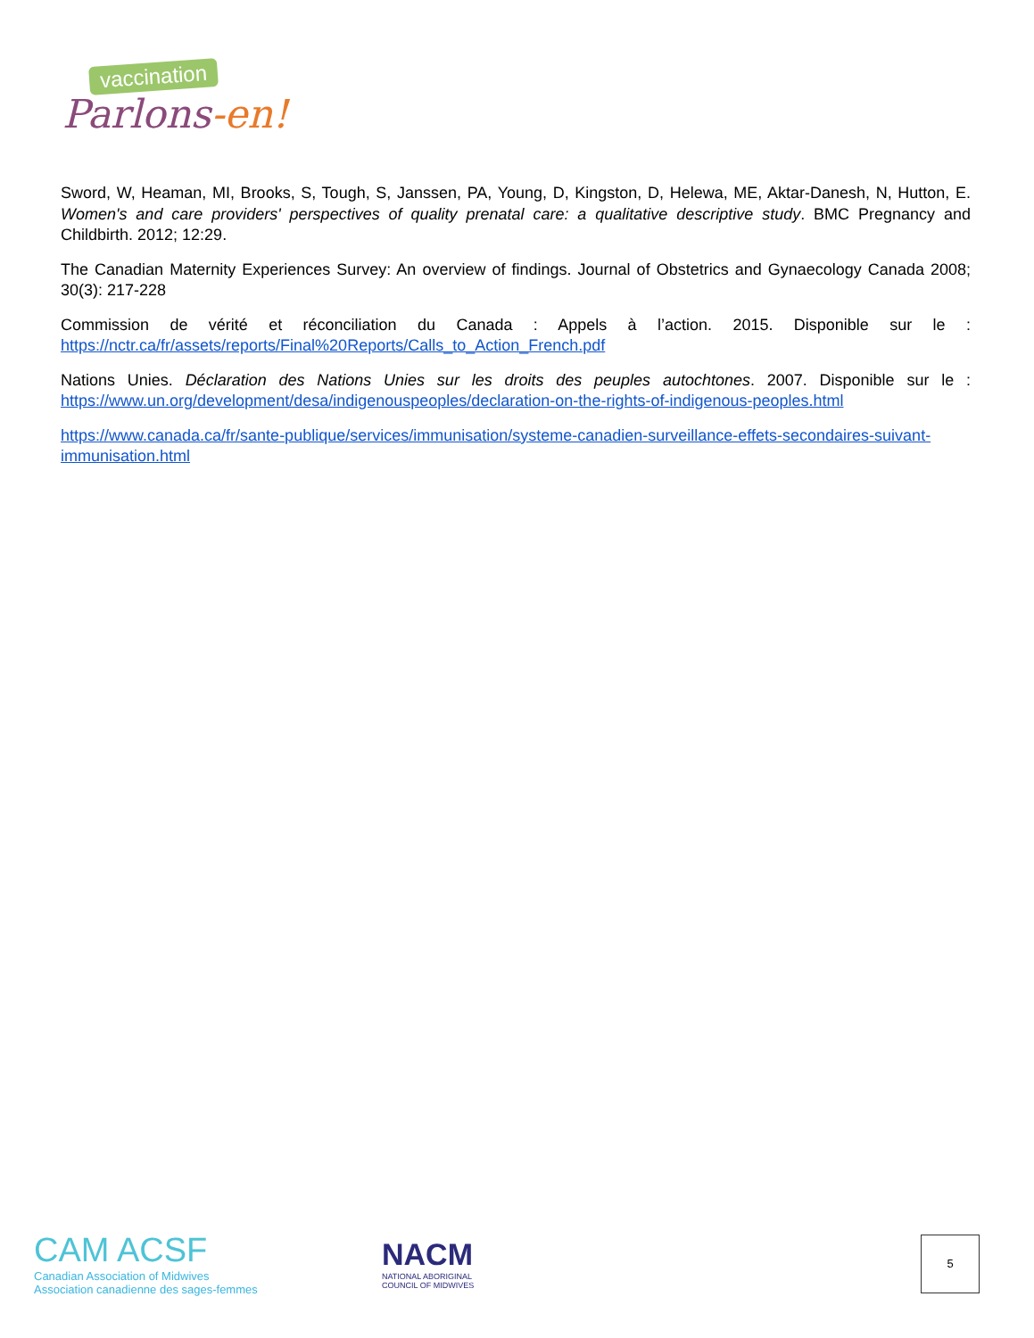vaccination
Parlons-en!
Sword, W, Heaman, MI, Brooks, S, Tough, S, Janssen, PA, Young, D, Kingston, D, Helewa, ME, Aktar-Danesh, N, Hutton, E. Women's and care providers' perspectives of quality prenatal care: a qualitative descriptive study. BMC Pregnancy and Childbirth. 2012; 12:29.
The Canadian Maternity Experiences Survey: An overview of findings. Journal of Obstetrics and Gynaecology Canada 2008; 30(3): 217-228
Commission de vérité et réconciliation du Canada : Appels à l’action. 2015. Disponible sur le : https://nctr.ca/fr/assets/reports/Final%20Reports/Calls_to_Action_French.pdf
Nations Unies. Déclaration des Nations Unies sur les droits des peuples autochtones. 2007. Disponible sur le : https://www.un.org/development/desa/indigenouspeoples/declaration-on-the-rights-of-indigenous-peoples.html
https://www.canada.ca/fr/sante-publique/services/immunisation/systeme-canadien-surveillance-effets-secondaires-suivant-immunisation.html
CAM ACSF
Canadian Association of Midwives
Association canadienne des sages-femmes
NACM
NATIONAL ABORIGINAL
COUNCIL OF MIDWIVES
5